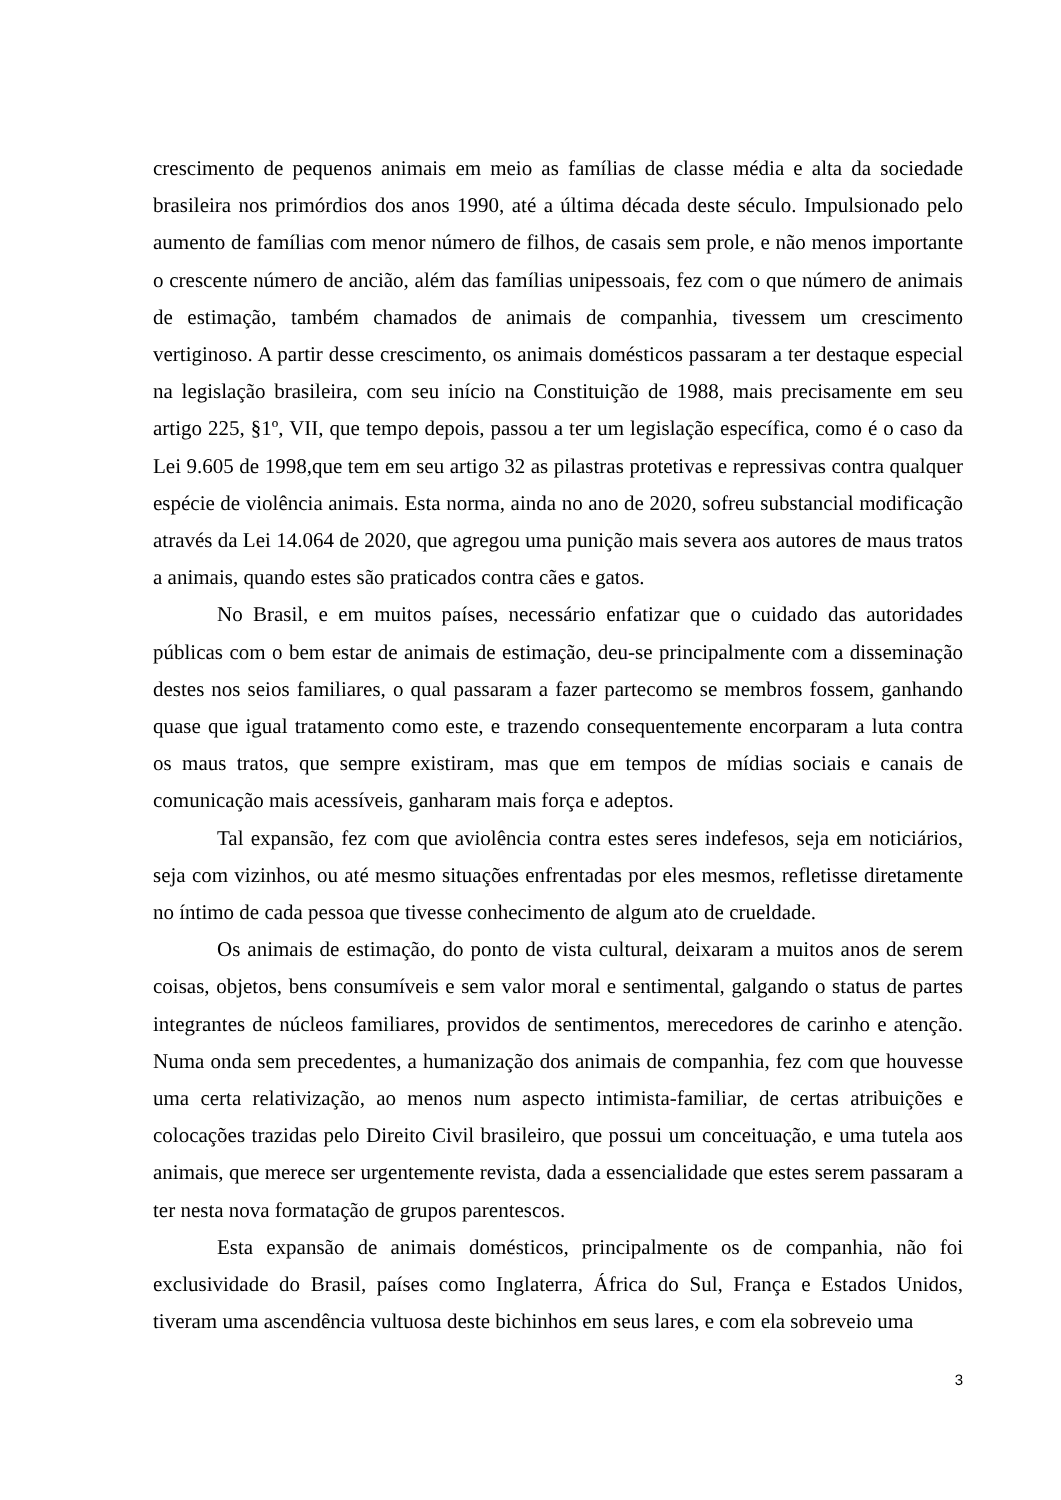crescimento de pequenos animais em meio as famílias de classe média e alta da sociedade brasileira nos primórdios dos anos 1990, até a última década deste século. Impulsionado pelo aumento de famílias com menor número de filhos, de casais sem prole, e não menos importante o crescente número de ancião, além das famílias unipessoais, fez com o que número de animais de estimação, também chamados de animais de companhia, tivessem um crescimento vertiginoso. A partir desse crescimento, os animais domésticos passaram a ter destaque especial na legislação brasileira, com seu início na Constituição de 1988, mais precisamente em seu artigo 225, §1º, VII, que tempo depois, passou a ter um legislação específica, como é o caso da Lei 9.605 de 1998,que tem em seu artigo 32 as pilastras protetivas e repressivas contra qualquer espécie de violência animais. Esta norma, ainda no ano de 2020, sofreu substancial modificação através da Lei 14.064 de 2020, que agregou uma punição mais severa aos autores de maus tratos a animais, quando estes são praticados contra cães e gatos.
No Brasil, e em muitos países, necessário enfatizar que o cuidado das autoridades públicas com o bem estar de animais de estimação, deu-se principalmente com a disseminação destes nos seios familiares, o qual passaram a fazer partecomo se membros fossem, ganhando quase que igual tratamento como este, e trazendo consequentemente encorparam a luta contra os maus tratos, que sempre existiram, mas que em tempos de mídias sociais e canais de comunicação mais acessíveis, ganharam mais força e adeptos.
Tal expansão, fez com que aviolência contra estes seres indefesos, seja em noticiários, seja com vizinhos, ou até mesmo situações enfrentadas por eles mesmos, refletisse diretamente no íntimo de cada pessoa que tivesse conhecimento de algum ato de crueldade.
Os animais de estimação, do ponto de vista cultural, deixaram a muitos anos de serem coisas, objetos, bens consumíveis e sem valor moral e sentimental, galgando o status de partes integrantes de núcleos familiares, providos de sentimentos, merecedores de carinho e atenção. Numa onda sem precedentes, a humanização dos animais de companhia, fez com que houvesse uma certa relativização, ao menos num aspecto intimista-familiar, de certas atribuições e colocações trazidas pelo Direito Civil brasileiro, que possui um conceituação, e uma tutela aos animais, que merece ser urgentemente revista, dada a essencialidade que estes serem passaram a ter nesta nova formatação de grupos parentescos.
Esta expansão de animais domésticos, principalmente os de companhia, não foi exclusividade do Brasil, países como Inglaterra, África do Sul, França e Estados Unidos, tiveram uma ascendência vultuosa deste bichinhos em seus lares, e com ela sobreveio uma
3